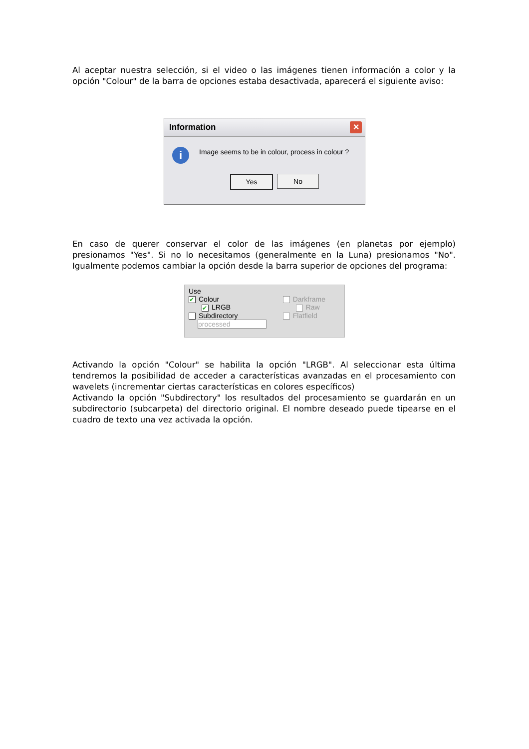Al aceptar nuestra selección, si el video o las imágenes tienen información a color y la opción "Colour" de la barra de opciones estaba desactivada, aparecerá el siguiente aviso:
Information ✕
i
Image seems to be in colour, process in colour ?
Yes No
En caso de querer conservar el color de las imágenes (en planetas por ejemplo) presionamos "Yes". Si no lo necesitamos (generalmente en la Luna) presionamos "No". Igualmente podemos cambiar la opción desde la barra superior de opciones del programa:
Use
✔ Colour
✔ LRGB
Subdirectory
processed
Darkframe
Raw
Flatfield
Activando la opción "Colour" se habilita la opción "LRGB". Al seleccionar esta última tendremos la posibilidad de acceder a características avanzadas en el procesamiento con wavelets (incrementar ciertas características en colores específicos)
Activando la opción "Subdirectory" los resultados del procesamiento se guardarán en un subdirectorio (subcarpeta) del directorio original. El nombre deseado puede tipearse en el cuadro de texto una vez activada la opción.